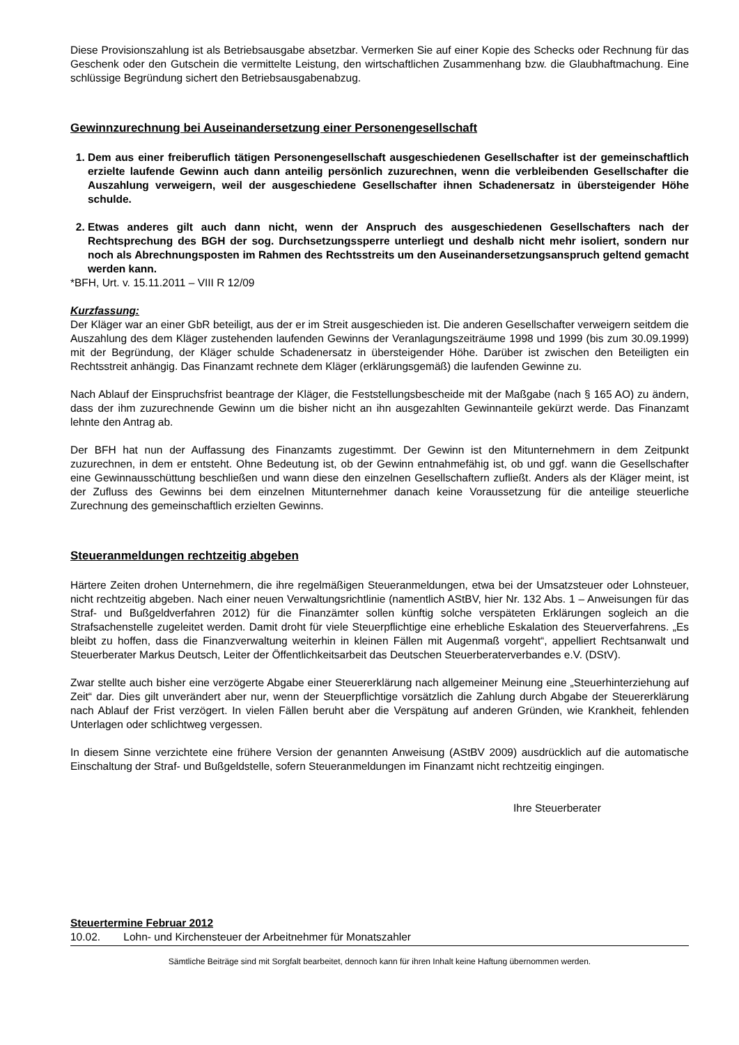Diese Provisionszahlung ist als Betriebsausgabe absetzbar. Vermerken Sie auf einer Kopie des Schecks oder Rechnung für das Geschenk oder den Gutschein die vermittelte Leistung, den wirtschaftlichen Zusammenhang bzw. die Glaubhaftmachung. Eine schlüssige Begründung sichert den Betriebsausgabenabzug.
Gewinnzurechnung bei Auseinandersetzung einer Personengesellschaft
1. Dem aus einer freiberuflich tätigen Personengesellschaft ausgeschiedenen Gesellschafter ist der gemeinschaftlich erzielte laufende Gewinn auch dann anteilig persönlich zuzurechnen, wenn die verbleibenden Gesellschafter die Auszahlung verweigern, weil der ausgeschiedene Gesellschafter ihnen Schadenersatz in übersteigender Höhe schulde.
2. Etwas anderes gilt auch dann nicht, wenn der Anspruch des ausgeschiedenen Gesellschafters nach der Rechtsprechung des BGH der sog. Durchsetzungssperre unterliegt und deshalb nicht mehr isoliert, sondern nur noch als Abrechnungsposten im Rahmen des Rechtsstreits um den Auseinandersetzungsanspruch geltend gemacht werden kann.
*BFH, Urt. v. 15.11.2011 – VIII R 12/09
Kurzfassung:
Der Kläger war an einer GbR beteiligt, aus der er im Streit ausgeschieden ist. Die anderen Gesellschafter verweigern seitdem die Auszahlung des dem Kläger zustehenden laufenden Gewinns der Veranlagungszeiträume 1998 und 1999 (bis zum 30.09.1999) mit der Begründung, der Kläger schulde Schadenersatz in übersteigender Höhe. Darüber ist zwischen den Beteiligten ein Rechtsstreit anhängig. Das Finanzamt rechnete dem Kläger (erklärungsgemäß) die laufenden Gewinne zu.
Nach Ablauf der Einspruchsfrist beantrage der Kläger, die Feststellungsbescheide mit der Maßgabe (nach § 165 AO) zu ändern, dass der ihm zuzurechnende Gewinn um die bisher nicht an ihn ausgezahlten Gewinnanteile gekürzt werde. Das Finanzamt lehnte den Antrag ab.
Der BFH hat nun der Auffassung des Finanzamts zugestimmt. Der Gewinn ist den Mitunternehmern in dem Zeitpunkt zuzurechnen, in dem er entsteht. Ohne Bedeutung ist, ob der Gewinn entnahmefähig ist, ob und ggf. wann die Gesellschafter eine Gewinnausschüttung beschließen und wann diese den einzelnen Gesellschaftern zufließt. Anders als der Kläger meint, ist der Zufluss des Gewinns bei dem einzelnen Mitunternehmer danach keine Voraussetzung für die anteilige steuerliche Zurechnung des gemeinschaftlich erzielten Gewinns.
Steueranmeldungen rechtzeitig abgeben
Härtere Zeiten drohen Unternehmern, die ihre regelmäßigen Steueranmeldungen, etwa bei der Umsatzsteuer oder Lohnsteuer, nicht rechtzeitig abgeben. Nach einer neuen Verwaltungsrichtlinie (namentlich AStBV, hier Nr. 132 Abs. 1 – Anweisungen für das Straf- und Bußgeldverfahren 2012) für die Finanzämter sollen künftig solche verspäteten Erklärungen sogleich an die Strafsachenstelle zugeleitet werden. Damit droht für viele Steuerpflichtige eine erhebliche Eskalation des Steuerverfahrens. „Es bleibt zu hoffen, dass die Finanzverwaltung weiterhin in kleinen Fällen mit Augenmaß vorgeht“, appelliert Rechtsanwalt und Steuerberater Markus Deutsch, Leiter der Öffentlichkeitsarbeit das Deutschen Steuerberaterverbandes e.V. (DStV).
Zwar stellte auch bisher eine verzögerte Abgabe einer Steuererklärung nach allgemeiner Meinung eine „Steuerhinterziehung auf Zeit“ dar. Dies gilt unverändert aber nur, wenn der Steuerpflichtige vorsätzlich die Zahlung durch Abgabe der Steuererklärung nach Ablauf der Frist verzögert. In vielen Fällen beruht aber die Verspätung auf anderen Gründen, wie Krankheit, fehlenden Unterlagen oder schlichtweg vergessen.
In diesem Sinne verzichtete eine frühere Version der genannten Anweisung (AStBV 2009) ausdrücklich auf die automatische Einschaltung der Straf- und Bußgeldstelle, sofern Steueranmeldungen im Finanzamt nicht rechtzeitig eingingen.
Ihre Steuerberater
Steuertermine Februar 2012
10.02. Lohn- und Kirchensteuer der Arbeitnehmer für Monatszahler
Sämtliche Beiträge sind mit Sorgfalt bearbeitet, dennoch kann für ihren Inhalt keine Haftung übernommen werden.